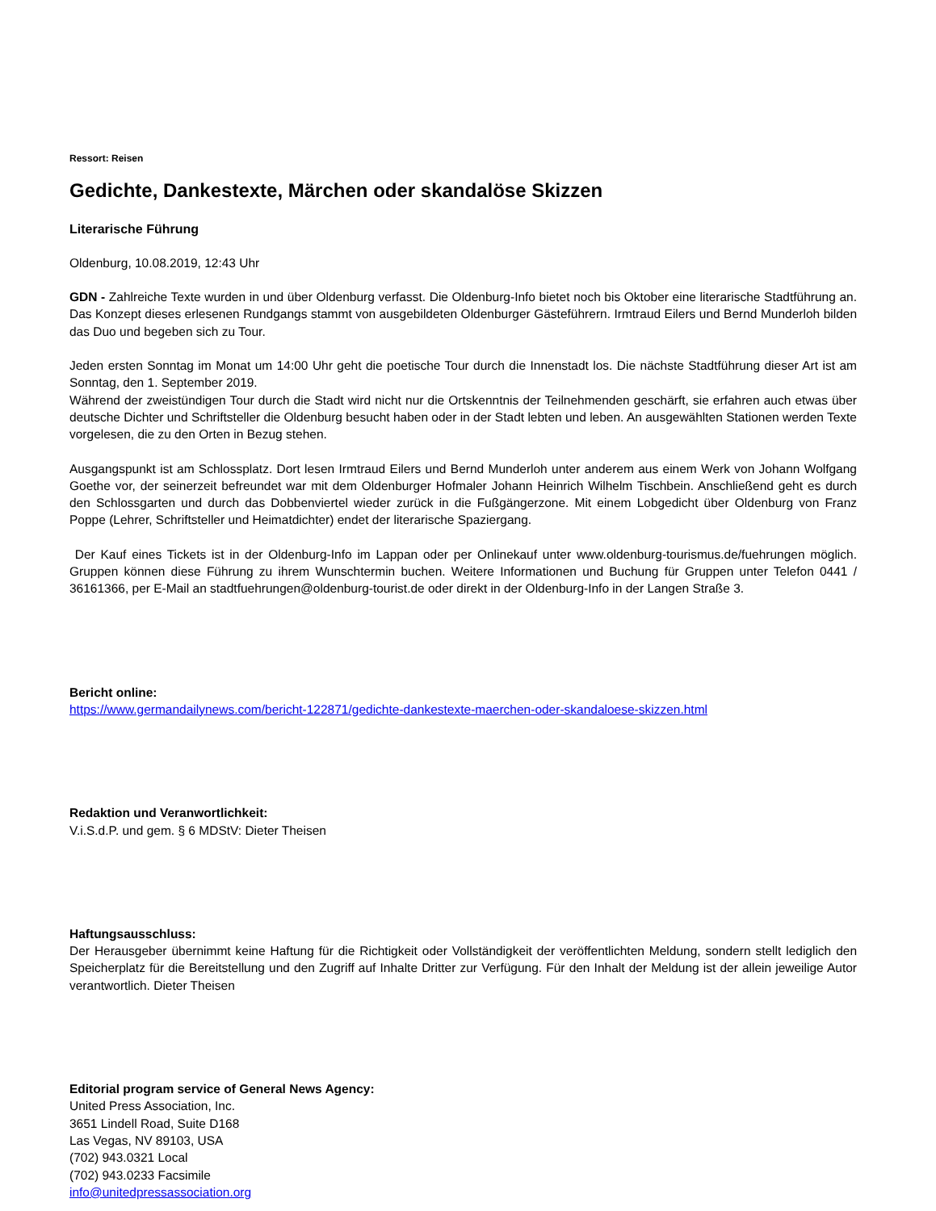Ressort: Reisen
Gedichte, Dankestexte, Märchen oder skandalöse Skizzen
Literarische Führung
Oldenburg, 10.08.2019, 12:43 Uhr
GDN - Zahlreiche Texte wurden in und über Oldenburg verfasst. Die Oldenburg-Info bietet noch bis Oktober eine literarische Stadtführung an. Das Konzept dieses erlesenen Rundgangs stammt von ausgebildeten Oldenburger Gästeführern. Irmtraud Eilers und Bernd Munderloh bilden das Duo und begeben sich zu Tour.
Jeden ersten Sonntag im Monat um 14:00 Uhr geht die poetische Tour durch die Innenstadt los. Die nächste Stadtführung dieser Art ist am Sonntag, den 1. September 2019.
Während der zweistündigen Tour durch die Stadt wird nicht nur die Ortskenntnis der Teilnehmenden geschärft, sie erfahren auch etwas über deutsche Dichter und Schriftsteller die Oldenburg besucht haben oder in der Stadt lebten und leben. An ausgewählten Stationen werden Texte vorgelesen, die zu den Orten in Bezug stehen.
Ausgangspunkt ist am Schlossplatz. Dort lesen Irmtraud Eilers und Bernd Munderloh unter anderem aus einem Werk von Johann Wolfgang Goethe vor, der seinerzeit befreundet war mit dem Oldenburger Hofmaler Johann Heinrich Wilhelm Tischbein. Anschließend geht es durch den Schlossgarten und durch das Dobbenviertel wieder zurück in die Fußgängerzone. Mit einem Lobgedicht über Oldenburg von Franz Poppe (Lehrer, Schriftsteller und Heimatdichter) endet der literarische Spaziergang.
Der Kauf eines Tickets ist in der Oldenburg-Info im Lappan oder per Onlinekauf unter www.oldenburg-tourismus.de/fuehrungen möglich. Gruppen können diese Führung zu ihrem Wunschtermin buchen. Weitere Informationen und Buchung für Gruppen unter Telefon 0441 / 36161366, per E-Mail an stadtfuehrungen@oldenburg-tourist.de oder direkt in der Oldenburg-Info in der Langen Straße 3.
Bericht online:
https://www.germandailynews.com/bericht-122871/gedichte-dankestexte-maerchen-oder-skandaloese-skizzen.html
Redaktion und Veranwortlichkeit:
V.i.S.d.P. und gem. § 6 MDStV: Dieter Theisen
Haftungsausschluss:
Der Herausgeber übernimmt keine Haftung für die Richtigkeit oder Vollständigkeit der veröffentlichten Meldung, sondern stellt lediglich den Speicherplatz für die Bereitstellung und den Zugriff auf Inhalte Dritter zur Verfügung. Für den Inhalt der Meldung ist der allein jeweilige Autor verantwortlich. Dieter Theisen
Editorial program service of General News Agency:
United Press Association, Inc.
3651 Lindell Road, Suite D168
Las Vegas, NV 89103, USA
(702) 943.0321 Local
(702) 943.0233 Facsimile
info@unitedpressassociation.org